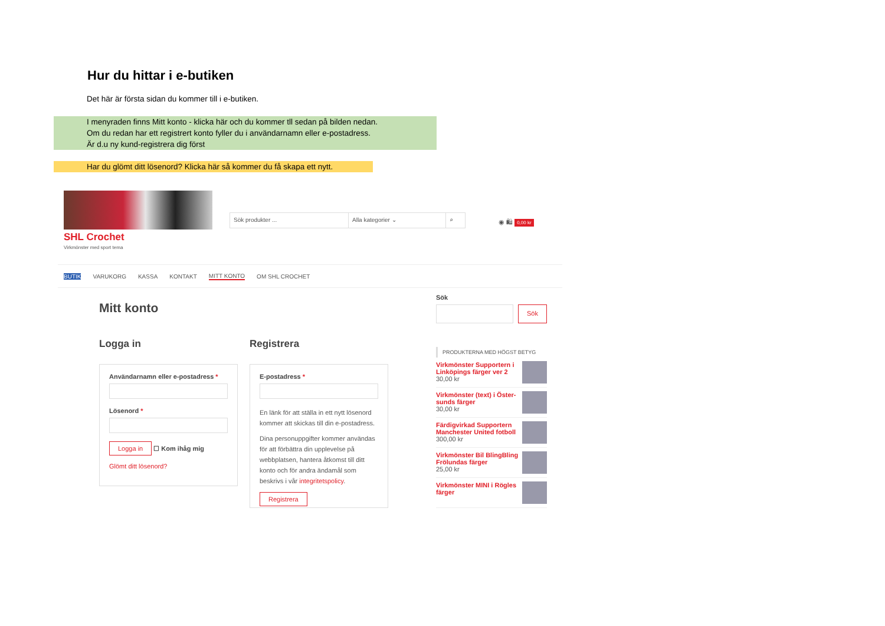Hur du hittar i e-butiken
Det här är första sidan du kommer till i e-butiken.
I menyraden finns Mitt konto - klicka här och du kommer tll sedan på bilden nedan.
Om du redan har ett registrert konto fyller du i användarnamn eller e-postadress.
Är d.u ny kund-registrera dig först
Har du glömt ditt lösenord? Klicka här så kommer du få skapa ett nytt.
SHL Crochet
Virkmönster med sport tema
Sök produkter ... Alla kategorier ⌄ ⌕
◉ 🛍 0,00 kr
BUTIK VARUKORG KASSA KONTAKT MITT KONTO OM SHL CROCHET
Mitt konto
Logga in Registrera
Användarnamn eller e-postadress *
Lösenord *
Logga in ☐ Kom ihåg mig
Glömt ditt lösenord?
E-postadress *
En länk för att ställa in ett nytt lösenord kommer att skickas till din e-postadress.
Dina personuppgifter kommer användas för att förbättra din upplevelse på webbplatsen, hantera åtkomst till ditt konto och för andra ändamål som beskrivs i vår integritetspolicy.
Registrera
Sök
Sök
PRODUKTERNA MED HÖGST BETYG
Virkmönster Supportern i Linköpings färger ver 2
30,00 kr
Virkmönster (text) i Öster-sunds färger
30,00 kr
Färdigvirkad Supportern Manchester United fotboll
300,00 kr
Virkmönster Bil BlingBling Frölundas färger
25,00 kr
Virkmönster MINI i Rögles färger